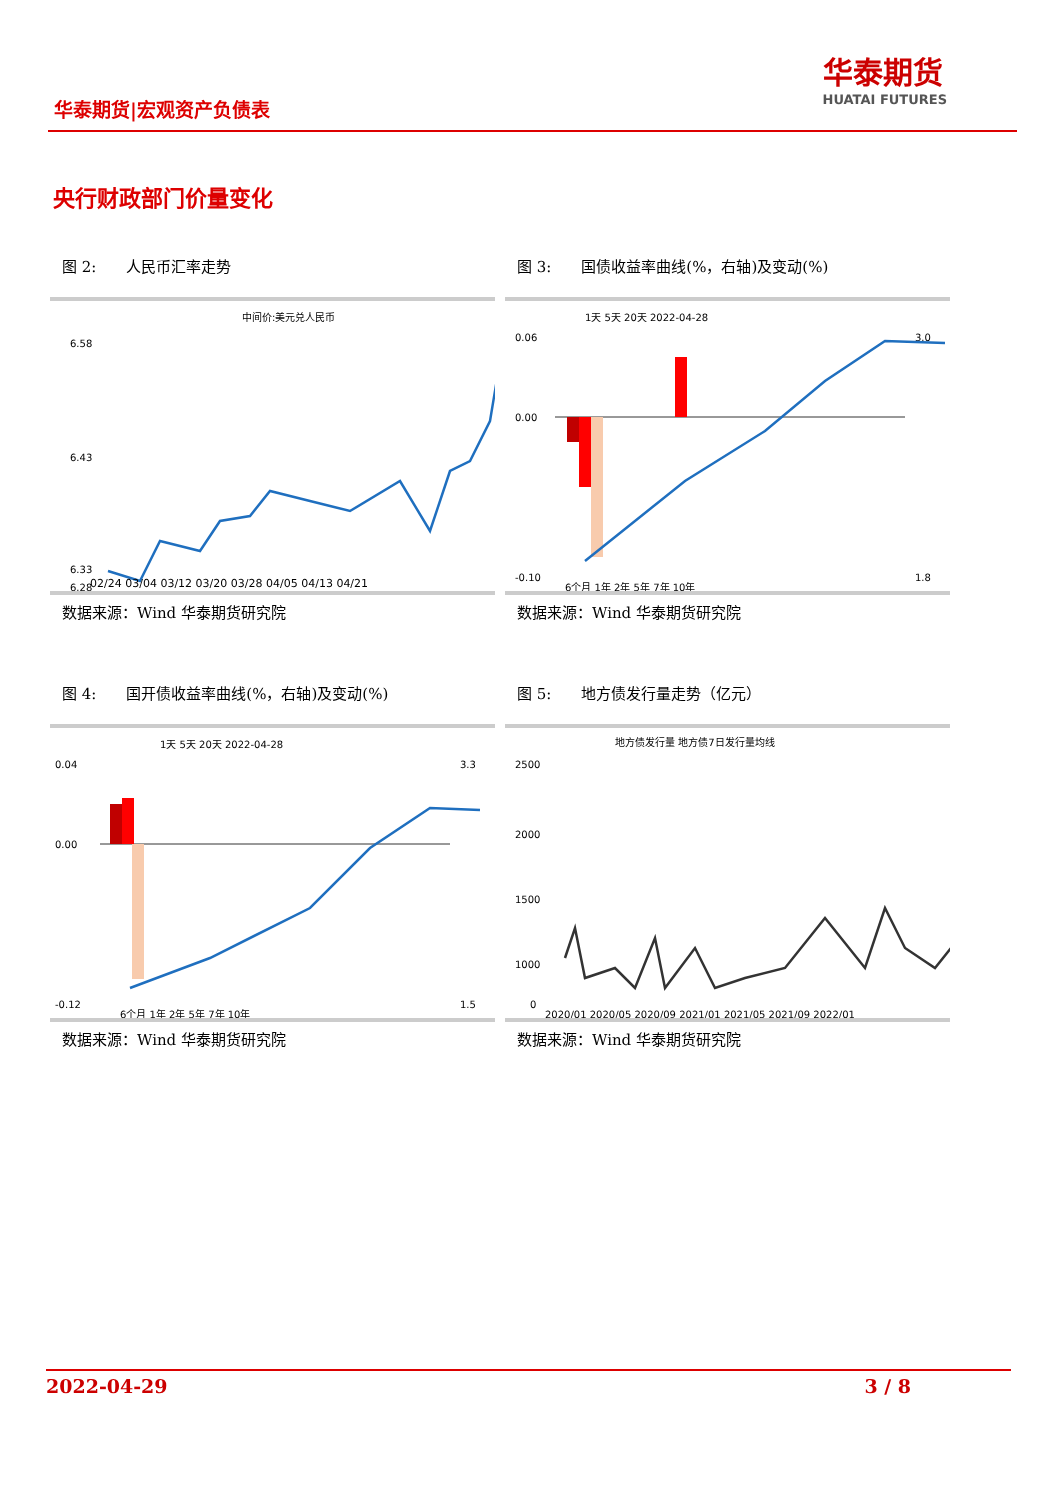华泰期货|宏观资产负债表
华泰期货
HUATAI FUTURES
央行财政部门价量变化
图 2:　　人民币汇率走势
中间价:美元兑人民币
6.58
6.43
6.33
6.28
02/24 03/04 03/12 03/20 03/28 04/05 04/13 04/21
数据来源：Wind 华泰期货研究院
图 3:　　国债收益率曲线(%，右轴)及变动(%)
1天 5天 20天 2022-04-28
0.06
0.00
-0.10
3.0
1.8
6个月 1年 2年 5年 7年 10年
数据来源：Wind 华泰期货研究院
图 4:　　国开债收益率曲线(%，右轴)及变动(%)
1天 5天 20天 2022-04-28
0.04
0.00
-0.12
3.3
1.5
6个月 1年 2年 5年 7年 10年
数据来源：Wind 华泰期货研究院
图 5:　　地方债发行量走势（亿元）
地方债发行量 地方债7日发行量均线
2500
2000
1500
1000
0
2020/01 2020/05 2020/09 2021/01 2021/05 2021/09 2022/01
数据来源：Wind 华泰期货研究院
2022-04-29 3 / 8